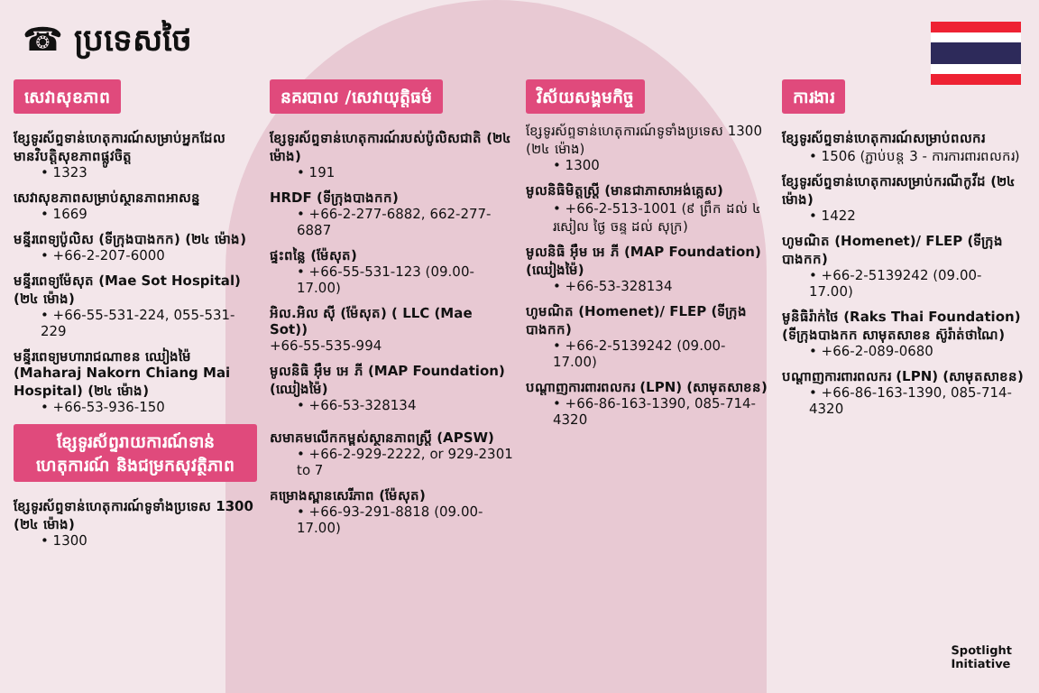☎ ប្រទេសថៃ
សេវាសុខភាព
ខ្សែទូរស័ព្ទទាន់ហេតុការណ៍សម្រាប់អ្នកដែលមានវិបត្តិសុខភាពផ្លូវចិត្ត
• 1323
សេវាសុខភាពសម្រាប់ស្ថានភាពអាសន្ន
• 1669
មន្ទីរពេទ្យប៉ូលិស (ទីក្រុងបាងកក) (២៤ ម៉ោង)
• +66-2-207-6000
មន្ទីរពេទ្យម៉ែសុត (Mae Sot Hospital) (២៤ ម៉ោង)
• +66-55-531-224, 055-531-229
មន្ទីរពេទ្យមហារាជណាខន ឈៀងម៉ៃ (Maharaj Nakorn Chiang Mai Hospital) (២៤ ម៉ោង)
• +66-53-936-150
ខ្សែទូរស័ព្ទរាយការណ៍ទាន់ហេតុការណ៍ និងជម្រកសុវត្ថិភាព
ខ្សែទូរស័ព្ទទាន់ហេតុការណ៍ទូទាំងប្រទេស 1300 (២៤ ម៉ោង)
• 1300
នគរបាល /សេវាយុត្តិធម៌
ខ្សែទូរស័ព្ទទាន់ហេតុការណ៍របស់ប៉ូលិសជាតិ (២៤ ម៉ោង)
• 191
HRDF (ទីក្រុងបាងកក)
• +66-2-277-6882, 662-277-6887
ផ្ទះពន្លៃ (ម៉ែសុត)
• +66-55-531-123 (09.00-17.00)
អិល.អិល ស៊ី (ម៉ែសុត) ( LLC (Mae Sot))
+66-55-535-994
មូលនិធិ អ៊ឹម អេ ភី (MAP Foundation) (ឈៀងម៉ៃ)
• +66-53-328134
សមាគមលើកកម្ពស់ស្ថានភាពស្ត្រី (APSW)
• +66-2-929-2222, or 929-2301 to 7
គម្រោងស្ពានសេរីភាព (ម៉ែសុត)
• +66-93-291-8818 (09.00-17.00)
វិស័យសង្គមកិច្ច
ខ្សែទូរស័ព្ទទាន់ហេតុការណ៍ទូទាំងប្រទេស 1300 (២៤ ម៉ោង)
• 1300
មូលនិធិមិត្តស្ត្រី (មានជាភាសាអង់គ្លេស)
• +66-2-513-1001 (៩ ព្រឹក ដល់ ៤ រសៀល ថ្ងៃ ចន្ទ ដល់ សុក្រ)
មូលនិធិ អ៊ឹម អេ ភី (MAP Foundation) (ឈៀងម៉ៃ)
• +66-53-328134
ហូមណិត (Homenet)/ FLEP (ទីក្រុងបាងកក)
• +66-2-5139242 (09.00-17.00)
បណ្តាញការពារពលករ (LPN) (សាមុតសាខន)
• +66-86-163-1390, 085-714-4320
ការងារ
ខ្សែទូរស័ព្ទទាន់ហេតុការណ៍សម្រាប់ពលករ
• 1506 (ភ្ជាប់បន្ត 3 - ការការពារពលករ)
ខ្សែទូរស័ព្ទទាន់ហេតុការសម្រាប់ករណីកូវីដ (២៤ ម៉ោង)
• 1422
ហូមណិត (Homenet)/ FLEP (ទីក្រុងបាងកក)
• +66-2-5139242 (09.00-17.00)
មូនិធិរ៉ាក់ថៃ (Raks Thai Foundation) (ទីក្រុងបាងកក សាមុតសាខន ស៊ូរ៉ាត់ថាណៃ)
• +66-2-089-0680
បណ្តាញការពារពលករ (LPN) (សាមុតសាខន)
• +66-86-163-1390, 085-714-4320
Spotlight
Initiative